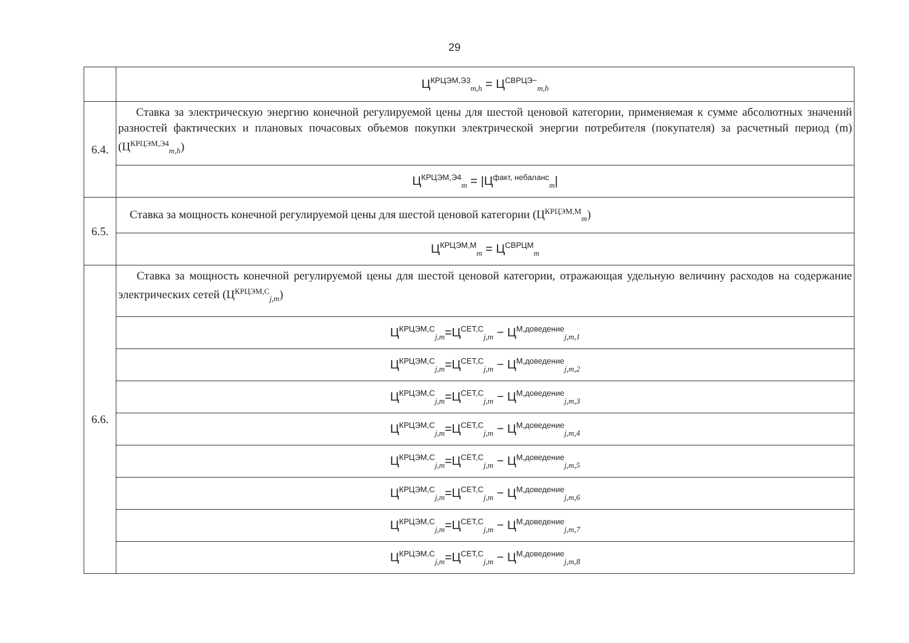29
| | Ц<sup>КРЦЭМ,Э3</sup><sub>m,h</sub> = Ц<sup>СВРЦЭ−</sup><sub>m,h</sub> |
| 6.4. | Ставка за электрическую энергию конечной регулируемой цены для шестой ценовой категории, применяемая к сумме абсолютных значений разностей фактических и плановых почасовых объемов покупки электрической энергии потребителя (покупателя) за расчетный период (m) (Ц<sup>КРЦЭМ,Э4</sup><sub>m,h</sub>) |
| | Ц<sup>КРЦЭМ,Э4</sup><sub>m</sub> = /Ц<sup>факт, небаланс</sup><sub>m</sub>/ |
| 6.5. | Ставка за мощность конечной регулируемой цены для шестой ценовой категории (Ц<sup>КРЦЭМ,М</sup><sub>m</sub>) |
| | Ц<sup>КРЦЭМ,М</sup><sub>m</sub> = Ц<sup>СВРЦМ</sup><sub>m</sub> |
| 6.6. | Ставка за мощность конечной регулируемой цены для шестой ценовой категории, отражающая удельную величину расходов на содержание электрических сетей (Ц<sup>КРЦЭМ,С</sup><sub>j,m</sub>) |
| | Ц<sup>КРЦЭМ,С</sup><sub>j,m</sub>=Ц<sup>СЕТ,С</sup><sub>j,m</sub> − Ц<sup>М,доведение</sup><sub>j,m,1</sub> |
| | Ц<sup>КРЦЭМ,С</sup><sub>j,m</sub>=Ц<sup>СЕТ,С</sup><sub>j,m</sub> − Ц<sup>М,доведение</sup><sub>j,m,2</sub> |
| | Ц<sup>КРЦЭМ,С</sup><sub>j,m</sub>=Ц<sup>СЕТ,С</sup><sub>j,m</sub> − Ц<sup>М,доведение</sup><sub>j,m,3</sub> |
| | Ц<sup>КРЦЭМ,С</sup><sub>j,m</sub>=Ц<sup>СЕТ,С</sup><sub>j,m</sub> − Ц<sup>М,доведение</sup><sub>j,m,4</sub> |
| | Ц<sup>КРЦЭМ,С</sup><sub>j,m</sub>=Ц<sup>СЕТ,С</sup><sub>j,m</sub> − Ц<sup>М,доведение</sup><sub>j,m,5</sub> |
| | Ц<sup>КРЦЭМ,С</sup><sub>j,m</sub>=Ц<sup>СЕТ,С</sup><sub>j,m</sub> − Ц<sup>М,доведение</sup><sub>j,m,6</sub> |
| | Ц<sup>КРЦЭМ,С</sup><sub>j,m</sub>=Ц<sup>СЕТ,С</sup><sub>j,m</sub> − Ц<sup>М,доведение</sup><sub>j,m,7</sub> |
| | Ц<sup>КРЦЭМ,С</sup><sub>j,m</sub>=Ц<sup>СЕТ,С</sup><sub>j,m</sub> − Ц<sup>М,доведение</sup><sub>j,m,8</sub> |